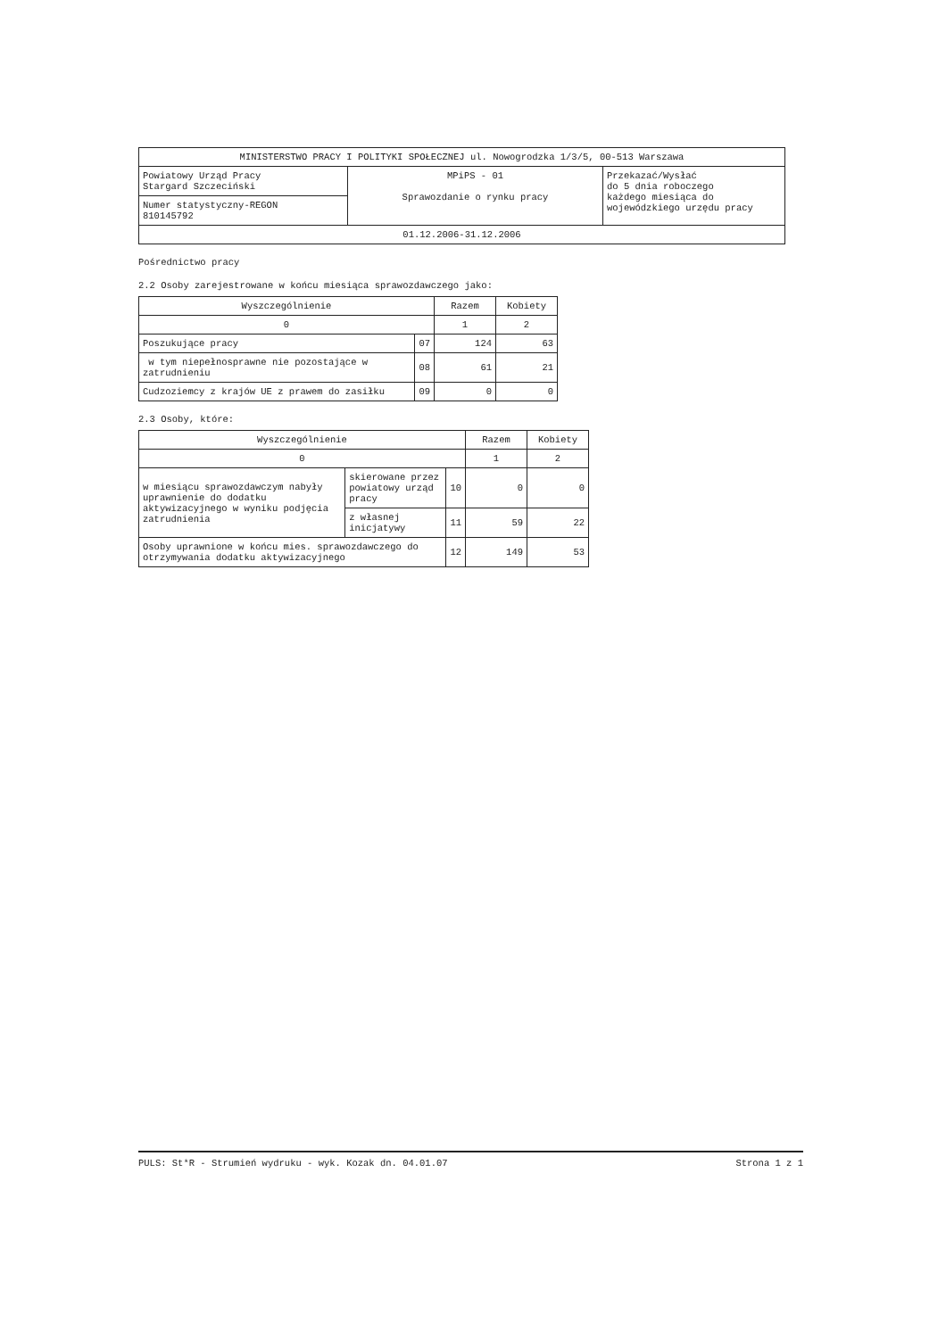| MINISTERSTWO PRACY I POLITYKI SPOŁECZNEJ ul. Nowogrodzka 1/3/5, 00-513 Warszawa | | |
| Powiatowy Urząd Pracy Stargard Szczeciński | MPiPS - 01 Sprawozdanie o rynku pracy | Przekazać/Wysłać do 5 dnia roboczego każdego miesiąca do wojewódzkiego urzędu pracy |
| Numer statystyczny-REGON 810145792 | | |
| 01.12.2006-31.12.2006 | | |
Pośrednictwo pracy
2.2 Osoby zarejestrowane w końcu miesiąca sprawozdawczego jako:
| Wyszczególnienie | | Razem | Kobiety |
| --- | --- | --- | --- |
| 0 | | 1 | 2 |
| Poszukujące pracy | 07 | 124 | 63 |
| w tym niepełnosprawne nie pozostające w zatrudnieniu | 08 | 61 | 21 |
| Cudzoziemcy z krajów UE z prawem do zasiłku | 09 | 0 | 0 |
2.3 Osoby, które:
| Wyszczególnienie | | | Razem | Kobiety |
| --- | --- | --- | --- | --- |
| 0 | | | 1 | 2 |
| w miesiącu sprawozdawczym nabyły uprawnienie do dodatku aktywizacyjnego w wyniku podjęcia zatrudnienia | skierowane przez powiatowy urząd pracy | 10 | 0 | 0 |
| | z własnej inicjatywy | 11 | 59 | 22 |
| Osoby uprawnione w końcu mies. sprawozdawczego do otrzymywania dodatku aktywizacyjnego | | 12 | 149 | 53 |
PULS: St*R - Strumień wydruku - wyk. Kozak dn. 04.01.07 Strona 1 z 1